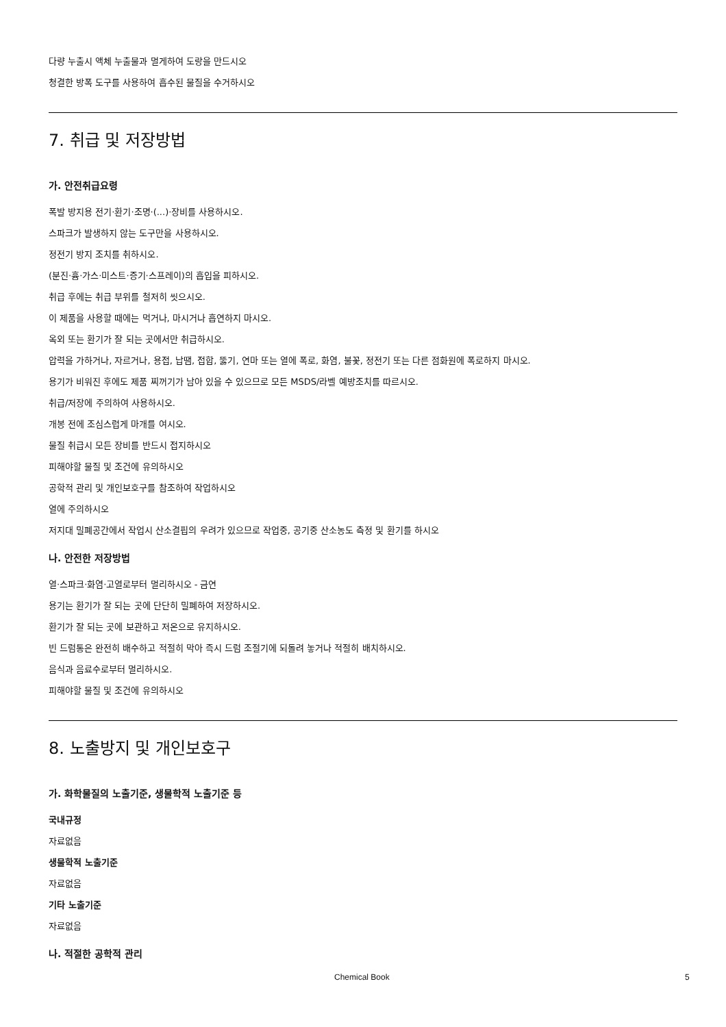다량 누출시 액체 누출물과 멀게하여 도랑을 만드시오
청결한 방폭 도구를 사용하여 흡수된 물질을 수거하시오
7. 취급 및 저장방법
가. 안전취급요령
폭발 방지용 전기·환기·조명·(...)·장비를 사용하시오.
스파크가 발생하지 않는 도구만을 사용하시오.
정전기 방지 조치를 취하시오.
(분진·흄·가스·미스트·증기·스프레이)의 흡입을 피하시오.
취급 후에는 취급 부위를 철저히 씻으시오.
이 제품을 사용할 때에는 먹거나, 마시거나 흡연하지 마시오.
옥외 또는 환기가 잘 되는 곳에서만 취급하시오.
압력을 가하거나, 자르거나, 용접, 납땜, 접합, 뚫기, 연마 또는 열에 폭로, 화염, 불꽃, 정전기 또는 다른 점화원에 폭로하지 마시오.
용기가 비워진 후에도 제품 찌꺼기가 남아 있을 수 있으므로 모든 MSDS/라벨 예방조치를 따르시오.
취급/저장에 주의하여 사용하시오.
개봉 전에 조심스럽게 마개를 여시오.
물질 취급시 모든 장비를 반드시 접지하시오
피해야할 물질 및 조건에 유의하시오
공학적 관리 및 개인보호구를 참조하여 작업하시오
열에 주의하시오
저지대 밀폐공간에서 작업시 산소결핍의 우려가 있으므로 작업중, 공기중 산소농도 측정 및 환기를 하시오
나. 안전한 저장방법
열·스파크·화염·고열로부터 멀리하시오 - 금연
용기는 환기가 잘 되는 곳에 단단히 밀폐하여 저장하시오.
환기가 잘 되는 곳에 보관하고 저온으로 유지하시오.
빈 드럼통은 완전히 배수하고 적절히 막아 즉시 드럼 조절기에 되돌려 놓거나 적절히 배치하시오.
음식과 음료수로부터 멀리하시오.
피해야할 물질 및 조건에 유의하시오
8. 노출방지 및 개인보호구
가. 화학물질의 노출기준, 생물학적 노출기준 등
국내규정
자료없음
생물학적 노출기준
자료없음
기타 노출기준
자료없음
나. 적절한 공학적 관리
Chemical Book 5